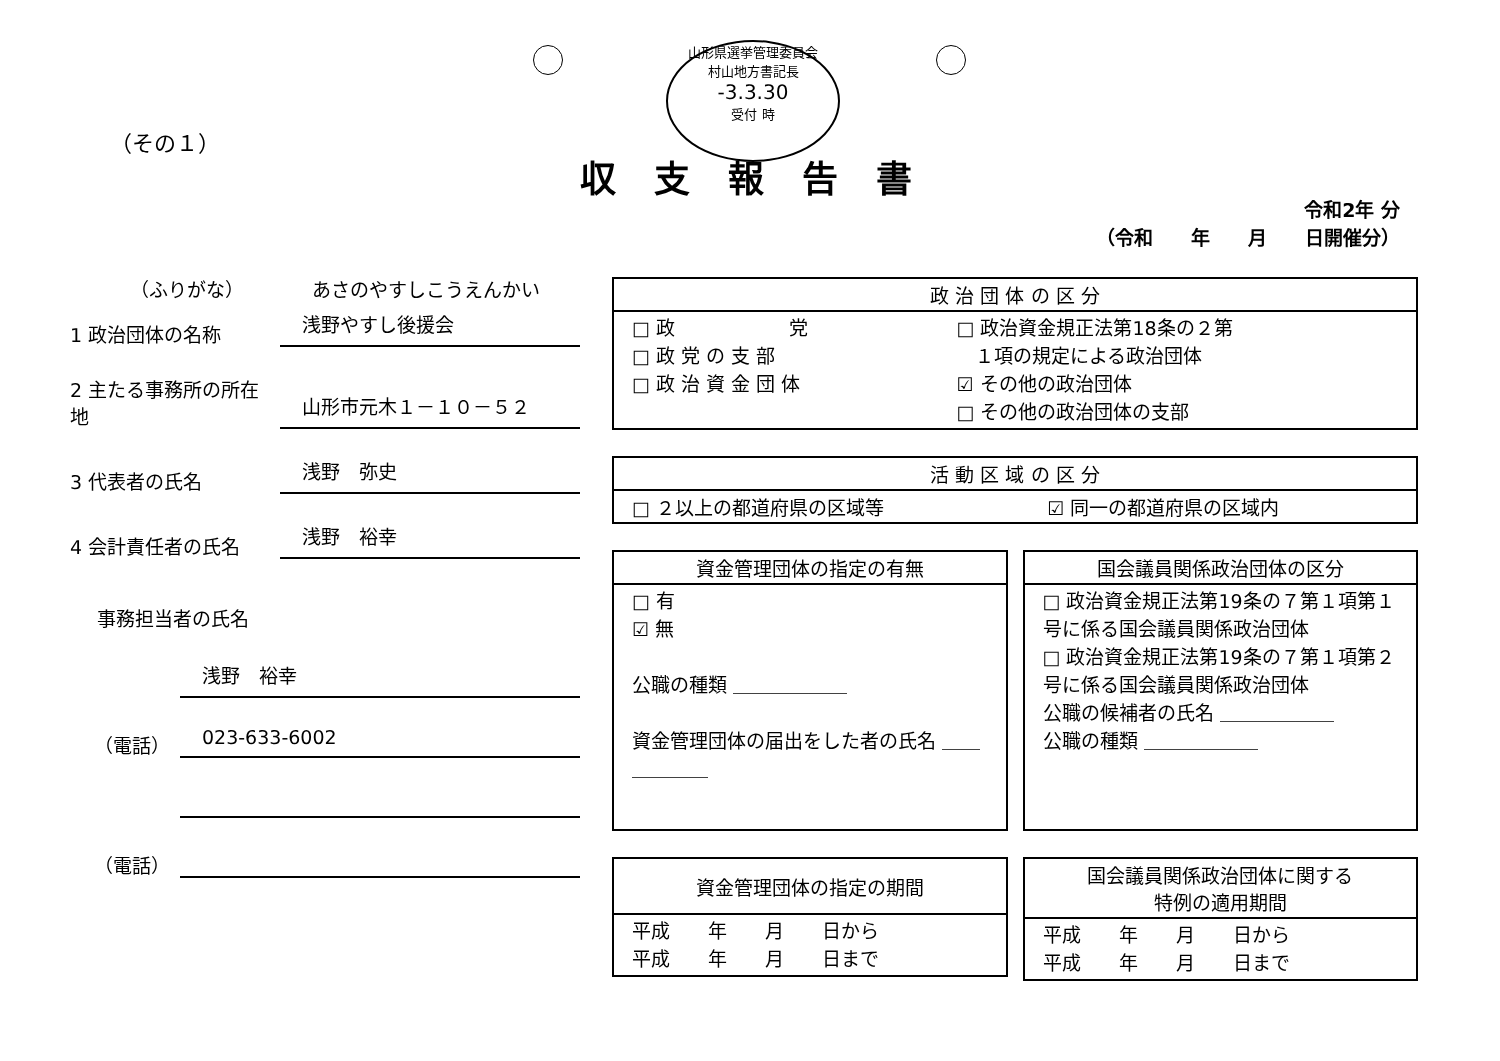山形県選挙管理委員会
村山地方書記長
-3.3.30
受付 時
（その１）
収支報告書
令和2年 分
（令和　　年　　月　　日開催分）
（ふりがな）
あさのやすしこうえんかい
1 政治団体の名称
浅野やすし後援会
2 主たる事務所の所在地
山形市元木１－１０－５２
3 代表者の氏名
浅野　弥史
4 会計責任者の氏名
浅野　裕幸
事務担当者の氏名
浅野　裕幸
（電話）
023-633-6002
（電話）
| 政 治 団 体 の 区 分 | |
| --- | --- |
| □ 政 党 □ 政 党 の 支 部 □ 政 治 資 金 団 体 | □ 政治資金規正法第18条の２第 １項の規定による政治団体 ☑ その他の政治団体 □ その他の政治団体の支部 |
| 活 動 区 域 の 区 分 | |
| --- | --- |
| □ ２以上の都道府県の区域等 | ☑ 同一の都道府県の区域内 |
| 資金管理団体の指定の有無 |
| --- |
| □ 有 ☑ 無 公職の種類 ＿＿＿＿＿＿ 資金管理団体の届出をした者の氏名 ＿＿＿＿＿＿ |
| 国会議員関係政治団体の区分 |
| --- |
| □ 政治資金規正法第19条の７第１項第１号に係る国会議員関係政治団体 □ 政治資金規正法第19条の７第１項第２号に係る国会議員関係政治団体 公職の候補者の氏名 ＿＿＿＿＿＿ 公職の種類 ＿＿＿＿＿＿ |
| 資金管理団体の指定の期間 |
| --- |
| 平成 年 月 日から 平成 年 月 日まで |
| 国会議員関係政治団体に関する 特例の適用期間 |
| --- |
| 平成 年 月 日から 平成 年 月 日まで |